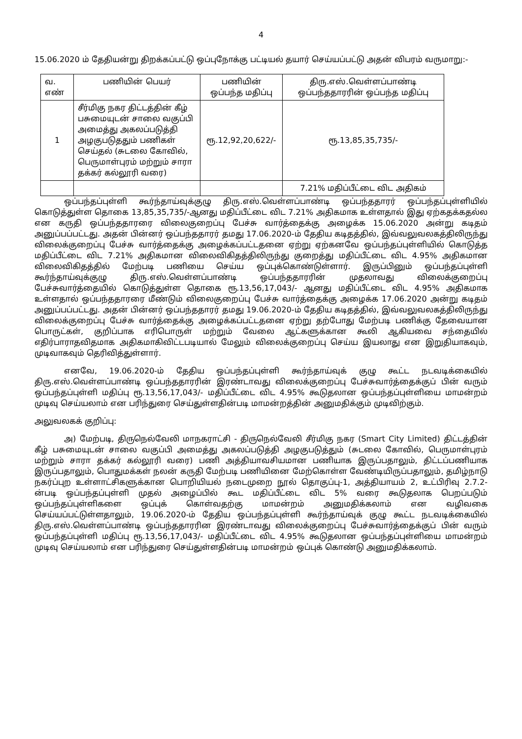4
15.06.2020 ம் தேதியன்று திறக்கப்பட்டு ஒப்புநோக்கு பட்டியல் தயார் செய்யப்பட்டு அதன் விபரம் வருமாறு:-
| வ. எண் | பணியின் பெயர் | பணியின் ஒப்பந்த மதிப்பு | திரு.எஸ்.வெள்ளப்பாண்டி ஒப்பந்ததாரரின் ஒப்பந்த மதிப்பு |
| --- | --- | --- | --- |
| 1 | சீர்மிகு நகர திட்டத்தின் கீழ் பசுமையுடன் சாலை வகுப்பி அமைத்து அகலப்படுத்தி அழகுபடுததும் பணிகள் செய்தல் (சுடலை கோவில், பெருமாள்புரம் மற்றும் சாரா தக்கர் கல்லூரி வரை) | ரூ.12,92,20,622/- | ரூ.13,85,35,735/- |
| | | | 7.21% மதிப்பீட்டை விட அதிகம் |
ஒப்பந்தப்புள்ளி கூர்ந்தாய்வுக்குழு திரு.எஸ்.வெள்ளப்பாண்டி ஒப்பந்ததாரர் ஒப்பந்தப்புள்ளியில் கொடுத்துள்ள தொகை 13,85,35,735/-ஆனது மதிப்பீட்டை விட 7.21% அதிகமாக உள்ளதால் இது ஏற்கதக்கதல்ல என கருதி ஒப்பந்ததாரரை விலைகுறைப்பு பேச்சு வார்த்தைக்கு அழைக்க 15.06.2020 அன்று கடிதம் அனுப்பப்பட்டது. அதன் பின்னர் ஒப்பந்ததாரர் தமது 17.06.2020-ம் தேதிய கடிதத்தில், இவ்வலுவலகத்திலிருந்து விலைக்குறைப்பு பேச்சு வார்த்தைக்கு அழைக்கப்பட்டதனை ஏற்று ஏற்கனவே ஒப்பந்தப்புள்ளியில் கொடுத்த மதிப்பீட்டை விட 7.21% அதிகமான விலைவிகிதத்திலிருந்து குறைத்து மதிப்பீட்டை விட 4.95% அதிகமான விலைவிகிதத்தில் மேற்படி பணியை செய்ய ஒப்புக்கொண்டுள்ளார். இருப்பினும் ஒப்பந்தப்புள்ளி கூர்ந்தாய்வுக்குழு திரு.எஸ்.வெள்ளப்பாண்டி ஒப்பந்ததாரரின் முதலாவது விலைக்குறைப்பு பேச்சுவார்த்தையில் கொடுத்துள்ள தொகை ரூ.13,56,17,043/- ஆனது மதிப்பீட்டை விட 4.95% அதிகமாக உள்ளதால் ஒப்பந்ததாரரை மீண்டும் விலைகுறைப்பு பேச்சு வார்த்தைக்கு அழைக்க 17.06.2020 அன்று கடிதம் அனுப்பப்பட்டது. அதன் பின்னர் ஒப்பந்ததாரர் தமது 19.06.2020-ம் தேதிய கடிதத்தில், இவ்வலுவலகத்திலிருந்து விலைக்குறைப்பு பேச்சு வார்த்தைக்கு அழைக்கப்பட்டதனை ஏற்று தற்போது மேற்படி பணிக்கு தேவையான பொருட்கள், குறிப்பாக எரிபொருள் மற்றும் வேலை ஆட்களுக்கான கூலி ஆகியவை சந்தையில் எதிர்பாராதவிதமாக அதிகமாகிவிட்டபடியால் மேலும் விலைக்குறைப்பு செய்ய இயலாது என இறுதியாகவும், முடிவாகவும் தெரிவித்துள்ளார்.
எனவே, 19.06.2020-ம் தேதிய ஒப்பந்தப்புள்ளி கூர்ந்தாய்வுக் குழு கூட்ட நடவடிக்கையில் திரு.எஸ்.வெள்ளப்பாண்டி ஒப்பந்ததாரரின் இரண்டாவது விலைக்குறைப்பு பேச்சுவார்த்தைக்குப் பின் வரும் ஒப்பந்தப்புள்ளி மதிப்பு ரூ.13,56,17,043/- மதிப்பீட்டை விட 4.95% கூடுதலான ஒப்பந்தப்புள்ளியை மாமன்றம் முடிவு செய்யலாம் என பரிந்துரை செய்துள்ளதின்படி மாமன்றத்தின் அனுமதிக்கும் முடிவிற்கும்.
அலுவலகக் குறிப்பு:
அ) மேற்படி, திருநெல்வேலி மாநகராட்சி - திருநெல்வேலி சீர்மிகு நகர (Smart City Limited) திட்டத்தின் கீழ் பசுமையுடன் சாலை வகுப்பி அமைத்து அகலப்படுத்தி அழகுபடுத்தும் (சுடலை கோவில், பெருமாள்புரம் மற்றும் சாரா தக்கர் கல்லூரி வரை) பணி அத்தியாவசியமான பணியாக இருப்பதாலும், திட்டப்பணியாக இருப்பதாலும், பொதுமக்கள் நலன் கருதி மேற்படி பணியினை மேற்கொள்ள வேண்டியிருப்பதாலும், தமிழ்நாடு நகர்ப்புற உள்ளாட்சிகளுக்கான பொறியியல் நடைமுறை நூல் தொகுப்பு-1, அத்தியாயம் 2, உட்பிரிவு 2.7.2-ன்படி ஒப்பந்தப்புள்ளி முதல் அழைப்பில் கூட மதிப்பீட்டை விட 5% வரை கூடுதலாக பெறப்படும் ஒப்பந்தப்புள்ளிகளை ஒப்புக் கொள்வதற்கு மாமன்றம் அனுமதிக்கலாம் என வழிவகை செய்யப்பட்டுள்ளதாலும், 19.06.2020-ம் தேதிய ஒப்பந்தப்புள்ளி கூர்ந்தாய்வுக் குழு கூட்ட நடவடிக்கையில் திரு.எஸ்.வெள்ளப்பாண்டி ஒப்பந்ததாரரின இரண்டாவது விலைக்குறைப்பு பேச்சுவார்த்தைக்குப் பின் வரும் ஒப்பந்தப்புள்ளி மதிப்பு ரூ.13,56,17,043/- மதிப்பீட்டை விட 4.95% கூடுதலான ஒப்பந்தப்புள்ளியை மாமன்றம் முடிவு செய்யலாம் என பரிந்துரை செய்துள்ளதின்படி மாமன்றம் ஒப்புக் கொண்டு அனுமதிக்கலாம்.